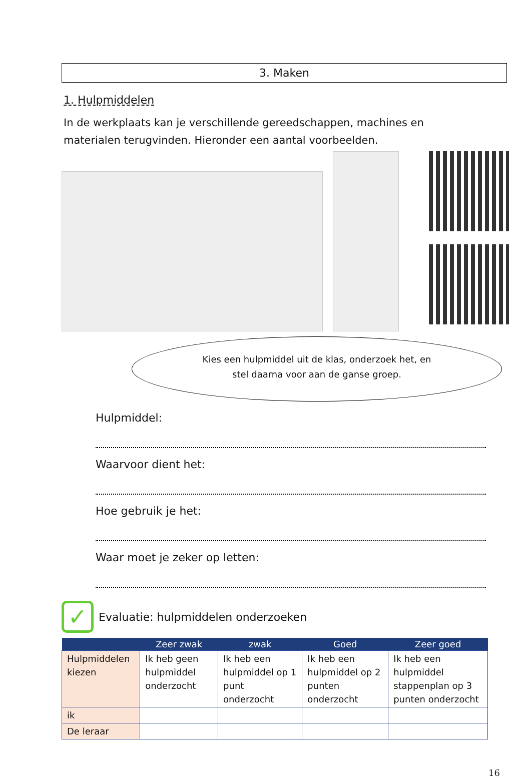3. Maken
1. Hulpmiddelen
In de werkplaats kan je verschillende gereedschappen, machines en materialen terugvinden. Hieronder een aantal voorbeelden.
Kies een hulpmiddel uit de klas, onderzoek het, en
stel daarna voor aan de ganse groep.
Hulpmiddel:
Waarvoor dient het:
Hoe gebruik je het:
Waar moet je zeker op letten:
✓
Evaluatie: hulpmiddelen onderzoeken
| | Zeer zwak | zwak | Goed | Zeer goed |
| --- | --- | --- | --- | --- |
| Hulpmiddelen kiezen | Ik heb geen hulpmiddel onderzocht | Ik heb een hulpmiddel op 1 punt onderzocht | Ik heb een hulpmiddel op 2 punten onderzocht | Ik heb een hulpmiddel stappenplan op 3 punten onderzocht |
| ik | | | | |
| De leraar | | | | |
16